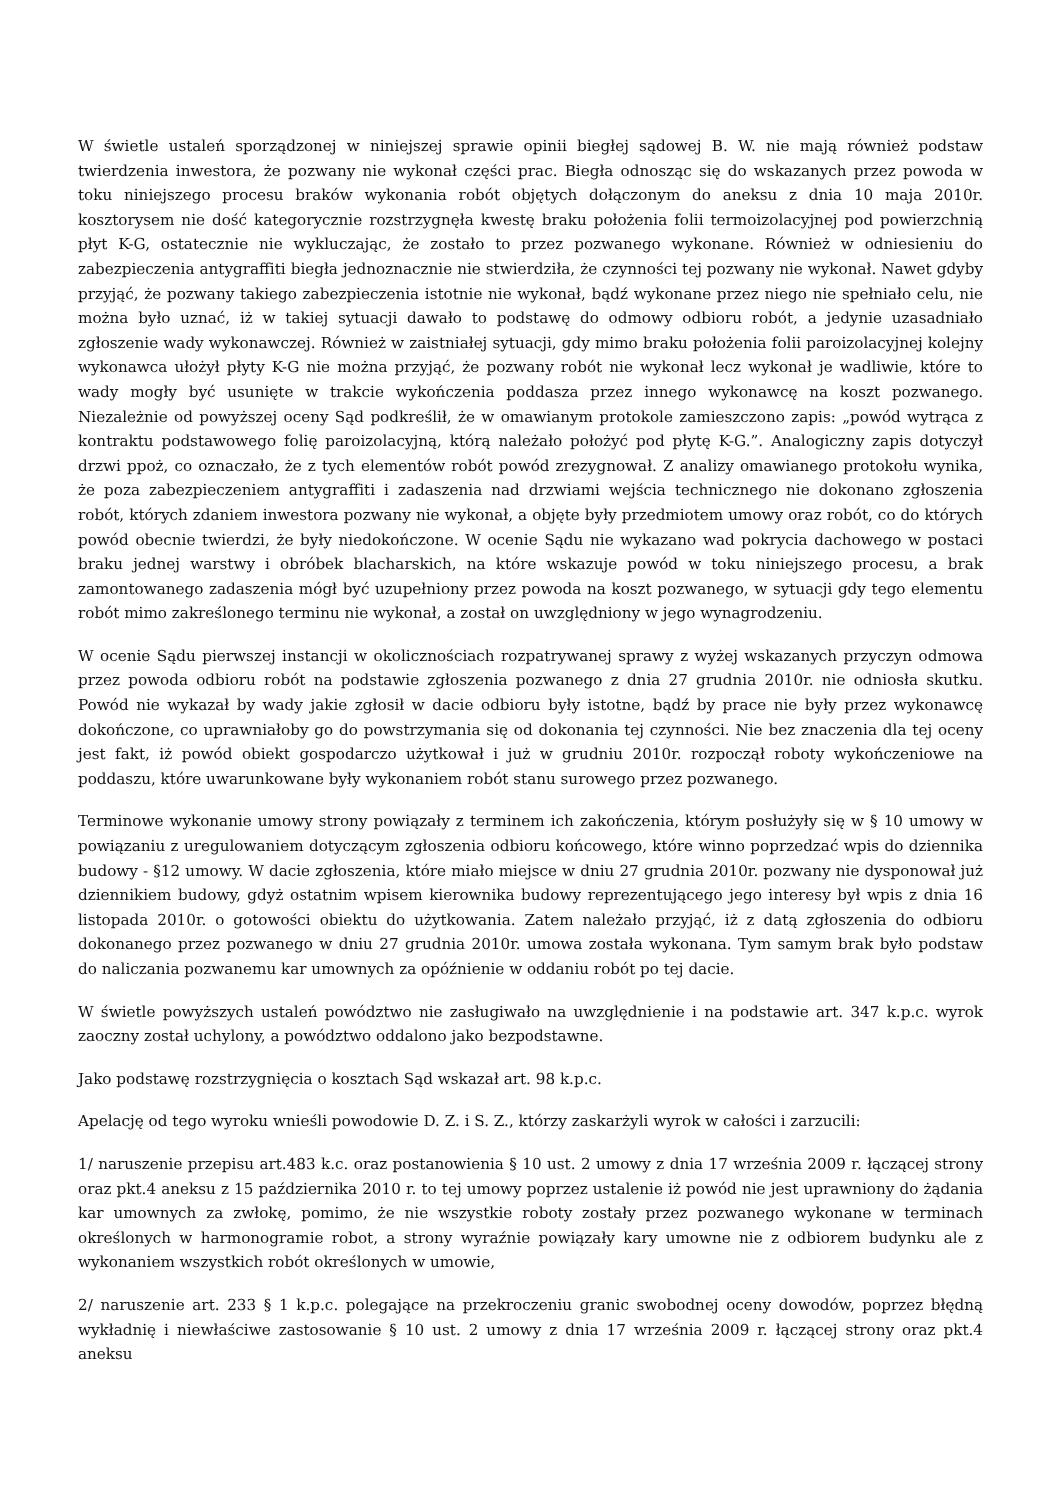W świetle ustaleń sporządzonej w niniejszej sprawie opinii biegłej sądowej B. W. nie mają również podstaw twierdzenia inwestora, że pozwany nie wykonał części prac. Biegła odnosząc się do wskazanych przez powoda w toku niniejszego procesu braków wykonania robót objętych dołączonym do aneksu z dnia 10 maja 2010r. kosztorysem nie dość kategorycznie rozstrzygnęła kwestę braku położenia folii termoizolacyjnej pod powierzchnią płyt K-G, ostatecznie nie wykluczając, że zostało to przez pozwanego wykonane. Również w odniesieniu do zabezpieczenia antygraffiti biegła jednoznacznie nie stwierdziła, że czynności tej pozwany nie wykonał. Nawet gdyby przyjąć, że pozwany takiego zabezpieczenia istotnie nie wykonał, bądź wykonane przez niego nie spełniało celu, nie można było uznać, iż w takiej sytuacji dawało to podstawę do odmowy odbioru robót, a jedynie uzasadniało zgłoszenie wady wykonawczej. Również w zaistniałej sytuacji, gdy mimo braku położenia folii paroizolacyjnej kolejny wykonawca ułożył płyty K-G nie można przyjąć, że pozwany robót nie wykonał lecz wykonał je wadliwie, które to wady mogły być usunięte w trakcie wykończenia poddasza przez innego wykonawcę na koszt pozwanego. Niezależnie od powyższej oceny Sąd podkreślił, że w omawianym protokole zamieszczono zapis: „powód wytrąca z kontraktu podstawowego folię paroizolacyjną, którą należało położyć pod płytę K-G.”. Analogiczny zapis dotyczył drzwi ppoż, co oznaczało, że z tych elementów robót powód zrezygnował. Z analizy omawianego protokołu wynika, że poza zabezpieczeniem antygraffiti i zadaszenia nad drzwiami wejścia technicznego nie dokonano zgłoszenia robót, których zdaniem inwestora pozwany nie wykonał, a objęte były przedmiotem umowy oraz robót, co do których powód obecnie twierdzi, że były niedokończone. W ocenie Sądu nie wykazano wad pokrycia dachowego w postaci braku jednej warstwy i obróbek blacharskich, na które wskazuje powód w toku niniejszego procesu, a brak zamontowanego zadaszenia mógł być uzupełniony przez powoda na koszt pozwanego, w sytuacji gdy tego elementu robót mimo zakreślonego terminu nie wykonał, a został on uwzględniony w jego wynagrodzeniu.
W ocenie Sądu pierwszej instancji w okolicznościach rozpatrywanej sprawy z wyżej wskazanych przyczyn odmowa przez powoda odbioru robót na podstawie zgłoszenia pozwanego z dnia 27 grudnia 2010r. nie odniosła skutku. Powód nie wykazał by wady jakie zgłosił w dacie odbioru były istotne, bądź by prace nie były przez wykonawcę dokończone, co uprawniałoby go do powstrzymania się od dokonania tej czynności. Nie bez znaczenia dla tej oceny jest fakt, iż powód obiekt gospodarczo użytkował i już w grudniu 2010r. rozpoczął roboty wykończeniowe na poddaszu, które uwarunkowane były wykonaniem robót stanu surowego przez pozwanego.
Terminowe wykonanie umowy strony powiązały z terminem ich zakończenia, którym posłużyły się w § 10 umowy w powiązaniu z uregulowaniem dotyczącym zgłoszenia odbioru końcowego, które winno poprzedzać wpis do dziennika budowy - §12 umowy. W dacie zgłoszenia, które miało miejsce w dniu 27 grudnia 2010r. pozwany nie dysponował już dziennikiem budowy, gdyż ostatnim wpisem kierownika budowy reprezentującego jego interesy był wpis z dnia 16 listopada 2010r. o gotowości obiektu do użytkowania. Zatem należało przyjąć, iż z datą zgłoszenia do odbioru dokonanego przez pozwanego w dniu 27 grudnia 2010r. umowa została wykonana. Tym samym brak było podstaw do naliczania pozwanemu kar umownych za opóźnienie w oddaniu robót po tej dacie.
W świetle powyższych ustaleń powództwo nie zasługiwało na uwzględnienie i na podstawie art. 347 k.p.c. wyrok zaoczny został uchylony, a powództwo oddalono jako bezpodstawne.
Jako podstawę rozstrzygnięcia o kosztach Sąd wskazał art. 98 k.p.c.
Apelację od tego wyroku wnieśli powodowie D. Z. i S. Z., którzy zaskarżyli wyrok w całości i zarzucili:
1/ naruszenie przepisu art.483 k.c. oraz postanowienia § 10 ust. 2 umowy z dnia 17 września 2009 r. łączącej strony oraz pkt.4 aneksu z 15 października 2010 r. to tej umowy poprzez ustalenie iż powód nie jest uprawniony do żądania kar umownych za zwłokę, pomimo, że nie wszystkie roboty zostały przez pozwanego wykonane w terminach określonych w harmonogramie robot, a strony wyraźnie powiązały kary umowne nie z odbiorem budynku ale z wykonaniem wszystkich robót określonych w umowie,
2/ naruszenie art. 233 § 1 k.p.c. polegające na przekroczeniu granic swobodnej oceny dowodów, poprzez błędną wykładnię i niewłaściwe zastosowanie § 10 ust. 2 umowy z dnia 17 września 2009 r. łączącej strony oraz pkt.4 aneksu